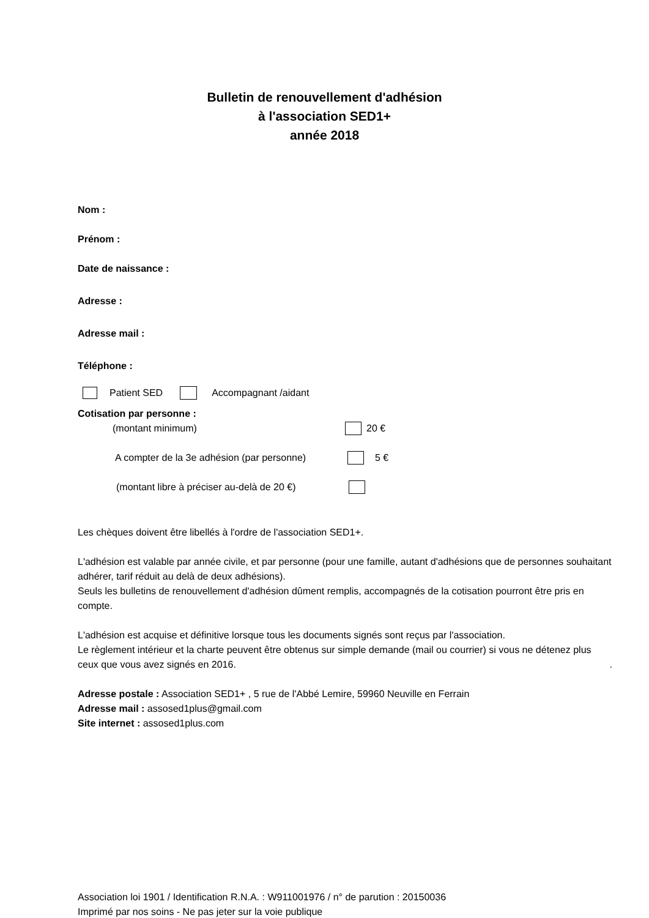Bulletin de renouvellement d'adhésion
à l'association SED1+
année 2018
Nom :
Prénom :
Date de naissance :
Adresse :
Adresse mail :
Téléphone :
Patient SED Accompagnant /aidant
Cotisation par personne :
(montant minimum) 20 €
A compter de la 3e adhésion (par personne) 5 €
(montant libre à préciser au-delà de 20 €)
Les chèques doivent être libellés à l'ordre de l'association SED1+.
L'adhésion est valable par année civile, et par personne (pour une famille, autant d'adhésions que de personnes souhaitant adhérer, tarif réduit au delà de deux adhésions).
Seuls les bulletins de renouvellement d'adhésion dûment remplis, accompagnés de la cotisation pourront être pris en compte.
L'adhésion est acquise et définitive lorsque tous les documents signés sont reçus par l'association.
Le règlement intérieur et la charte peuvent être obtenus sur simple demande (mail ou courrier) si vous ne détenez plus ceux que vous avez signés en 2016. .
Adresse postale : Association SED1+ , 5 rue de l'Abbé Lemire, 59960 Neuville en Ferrain
Adresse mail : assosed1plus@gmail.com
Site internet : assosed1plus.com
Association loi 1901 / Identification R.N.A. : W911001976 / n° de parution : 20150036
Imprimé par nos soins - Ne pas jeter sur la voie publique